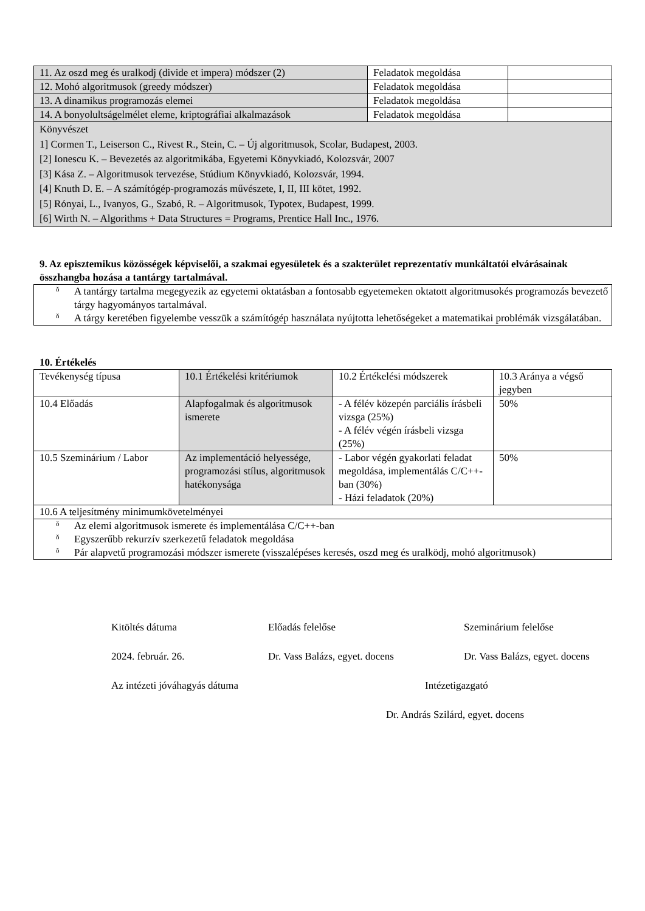| 11. Az oszd meg és uralkodj (divide et impera) módszer (2) | Feladatok megoldása | |
| 12. Mohó algoritmusok (greedy módszer) | Feladatok megoldása | |
| 13. A dinamikus programozás elemei | Feladatok megoldása | |
| 14. A bonyolultságelmélet eleme, kriptográfiai alkalmazások | Feladatok megoldása | |
| Könyvészet 1] Cormen T., Leiserson C., Rivest R., Stein, C. – Új algoritmusok, Scolar, Budapest, 2003. [2] Ionescu K. – Bevezetés az algoritmikába, Egyetemi Könyvkiadó, Kolozsvár, 2007 [3] Kása Z. – Algoritmusok tervezése, Stúdium Könyvkiadó, Kolozsvár, 1994. [4] Knuth D. E. – A számítógép-programozás művészete, I, II, III kötet, 1992. [5] Rónyai, L., Ivanyos, G., Szabó, R. – Algoritmusok, Typotex, Budapest, 1999. [6] Wirth N. – Algorithms + Data Structures = Programs, Prentice Hall Inc., 1976. | | |
9. Az episztemikus közösségek képviselői, a szakmai egyesületek és a szakterület reprezentatív munkáltatói elvárásainak összhangba hozása a tantárgy tartalmával.
ǒ A tantárgy tartalma megegyezik az egyetemi oktatásban a fontosabb egyetemeken oktatott algoritmusokés programozás bevezető tárgy hagyományos tartalmával.
ǒ A tárgy keretében figyelembe vesszük a számítógép használata nyújtotta lehetőségeket a matematikai problémák vizsgálatában.
10. Értékelés
| Tevékenység típusa | 10.1 Értékelési kritériumok | 10.2 Értékelési módszerek | 10.3 Aránya a végső jegyben |
| 10.4 Előadás | Alapfogalmak és algoritmusok ismerete | - A félév közepén parciális írásbeli vizsga (25%) - A félév végén írásbeli vizsga (25%) | 50% |
| 10.5 Szeminárium / Labor | Az implementáció helyessége, programozási stílus, algoritmusok hatékonysága | - Labor végén gyakorlati feladat megoldása, implementálás C/C++-ban (30%) - Házi feladatok (20%) | 50% |
| 10.6 A teljesítmény minimumkövetelményei | | | |
| ǒ Az elemi algoritmusok ismerete és implementálása C/C++-ban ǒ Egyszerűbb rekurzív szerkezetű feladatok megoldása ǒ Pár alapvetű programozási módszer ismerete (visszalépéses keresés, oszd meg és uralködj, mohó algoritmusok) | | | |
Kitöltés dátuma Előadás felelőse Szeminárium felelőse
2024. február. 26. Dr. Vass Balázs, egyet. docens Dr. Vass Balázs, egyet. docens
Az intézeti jóváhagyás dátuma Intézetigazgató
Dr. András Szilárd, egyet. docens